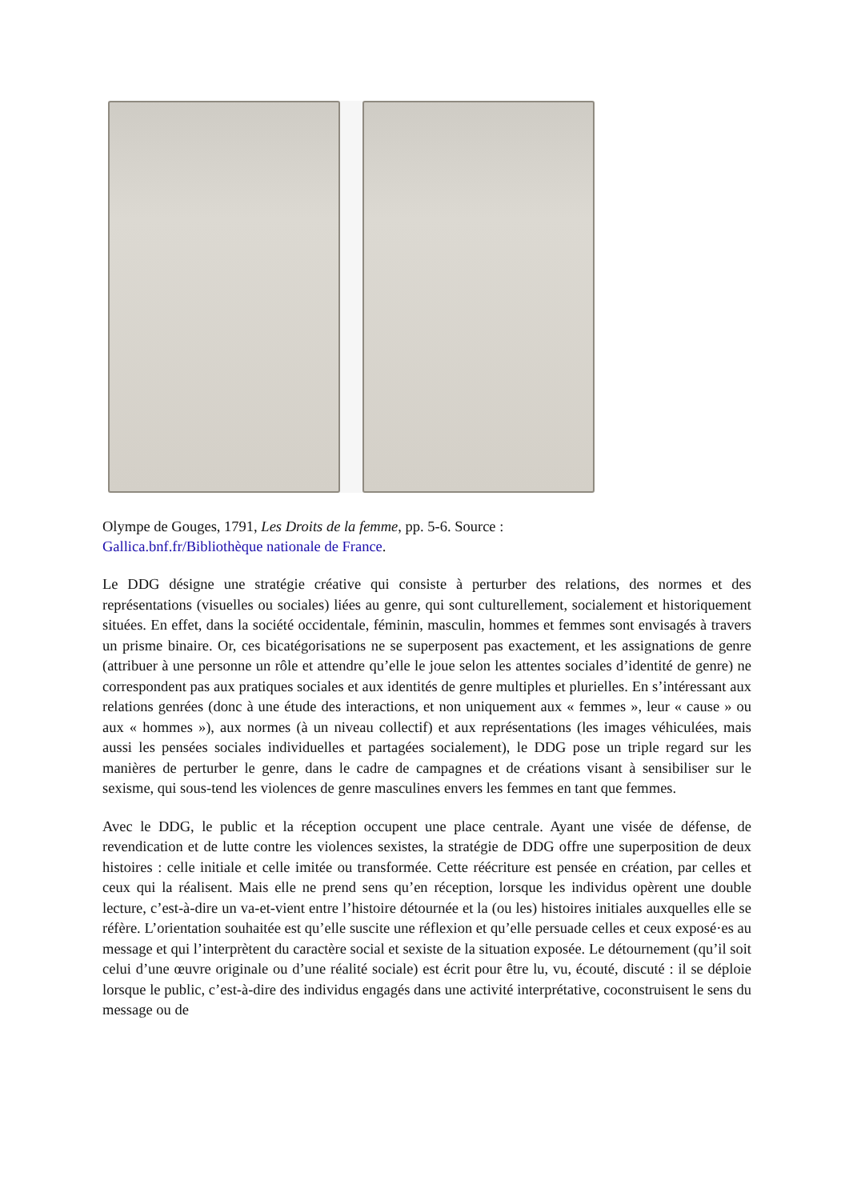Olympe de Gouges, 1791, Les Droits de la femme, pp. 5-6. Source :
Gallica.bnf.fr/Bibliothèque nationale de France.
Le DDG désigne une stratégie créative qui consiste à perturber des relations, des normes et des représentations (visuelles ou sociales) liées au genre, qui sont culturellement, socialement et historiquement situées. En effet, dans la société occidentale, féminin, masculin, hommes et femmes sont envisagés à travers un prisme binaire. Or, ces bicatégorisations ne se superposent pas exactement, et les assignations de genre (attribuer à une personne un rôle et attendre qu’elle le joue selon les attentes sociales d’identité de genre) ne correspondent pas aux pratiques sociales et aux identités de genre multiples et plurielles. En s’intéressant aux relations genrées (donc à une étude des interactions, et non uniquement aux « femmes », leur « cause » ou aux « hommes »), aux normes (à un niveau collectif) et aux représentations (les images véhiculées, mais aussi les pensées sociales individuelles et partagées socialement), le DDG pose un triple regard sur les manières de perturber le genre, dans le cadre de campagnes et de créations visant à sensibiliser sur le sexisme, qui sous-tend les violences de genre masculines envers les femmes en tant que femmes.
Avec le DDG, le public et la réception occupent une place centrale. Ayant une visée de défense, de revendication et de lutte contre les violences sexistes, la stratégie de DDG offre une superposition de deux histoires : celle initiale et celle imitée ou transformée. Cette réécriture est pensée en création, par celles et ceux qui la réalisent. Mais elle ne prend sens qu’en réception, lorsque les individus opèrent une double lecture, c’est-à-dire un va-et-vient entre l’histoire détournée et la (ou les) histoires initiales auxquelles elle se réfère. L’orientation souhaitée est qu’elle suscite une réflexion et qu’elle persuade celles et ceux exposé·es au message et qui l’interprètent du caractère social et sexiste de la situation exposée. Le détournement (qu’il soit celui d’une œuvre originale ou d’une réalité sociale) est écrit pour être lu, vu, écouté, discuté : il se déploie lorsque le public, c’est-à-dire des individus engagés dans une activité interprétative, coconstruisent le sens du message ou de